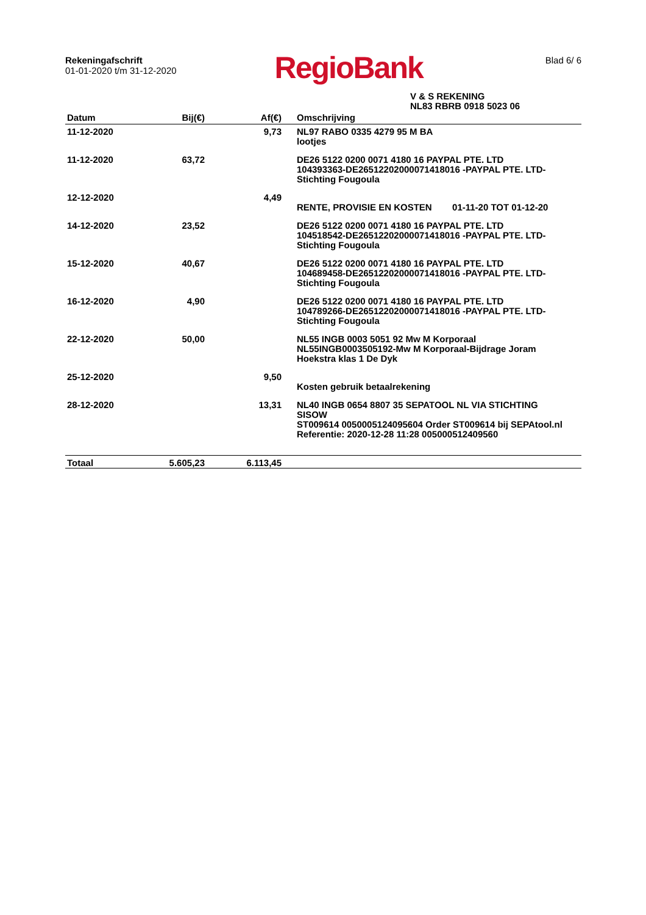Rekeningafschrift
01-01-2020 t/m 31-12-2020
RegioBank
Blad 6/ 6
V & S REKENING
NL83 RBRB 0918 5023 06
| Datum | Bij(€) | Af(€) | Omschrijving |
| --- | --- | --- | --- |
| 11-12-2020 | | 9,73 | NL97 RABO 0335 4279 95 M BA lootjes |
| 11-12-2020 | 63,72 | | DE26 5122 0200 0071 4180 16 PAYPAL PTE. LTD 104393363-DE26512202000071418016 -PAYPAL PTE. LTD- Stichting Fougoula |
| 12-12-2020 | | 4,49 | RENTE, PROVISIE EN KOSTEN 01-11-20 TOT 01-12-20 |
| 14-12-2020 | 23,52 | | DE26 5122 0200 0071 4180 16 PAYPAL PTE. LTD 104518542-DE26512202000071418016 -PAYPAL PTE. LTD- Stichting Fougoula |
| 15-12-2020 | 40,67 | | DE26 5122 0200 0071 4180 16 PAYPAL PTE. LTD 104689458-DE26512202000071418016 -PAYPAL PTE. LTD- Stichting Fougoula |
| 16-12-2020 | 4,90 | | DE26 5122 0200 0071 4180 16 PAYPAL PTE. LTD 104789266-DE26512202000071418016 -PAYPAL PTE. LTD- Stichting Fougoula |
| 22-12-2020 | 50,00 | | NL55 INGB 0003 5051 92 Mw M Korporaal NL55INGB0003505192-Mw M Korporaal-Bijdrage Joram Hoekstra klas 1 De Dyk |
| 25-12-2020 | | 9,50 | Kosten gebruik betaalrekening |
| 28-12-2020 | | 13,31 | NL40 INGB 0654 8807 35 SEPATOOL NL VIA STICHTING SISOW ST009614 0050005124095604 Order ST009614 bij SEPAtool.nl Referentie: 2020-12-28 11:28 005000512409560 |
| Totaal | 5.605,23 | 6.113,45 | |